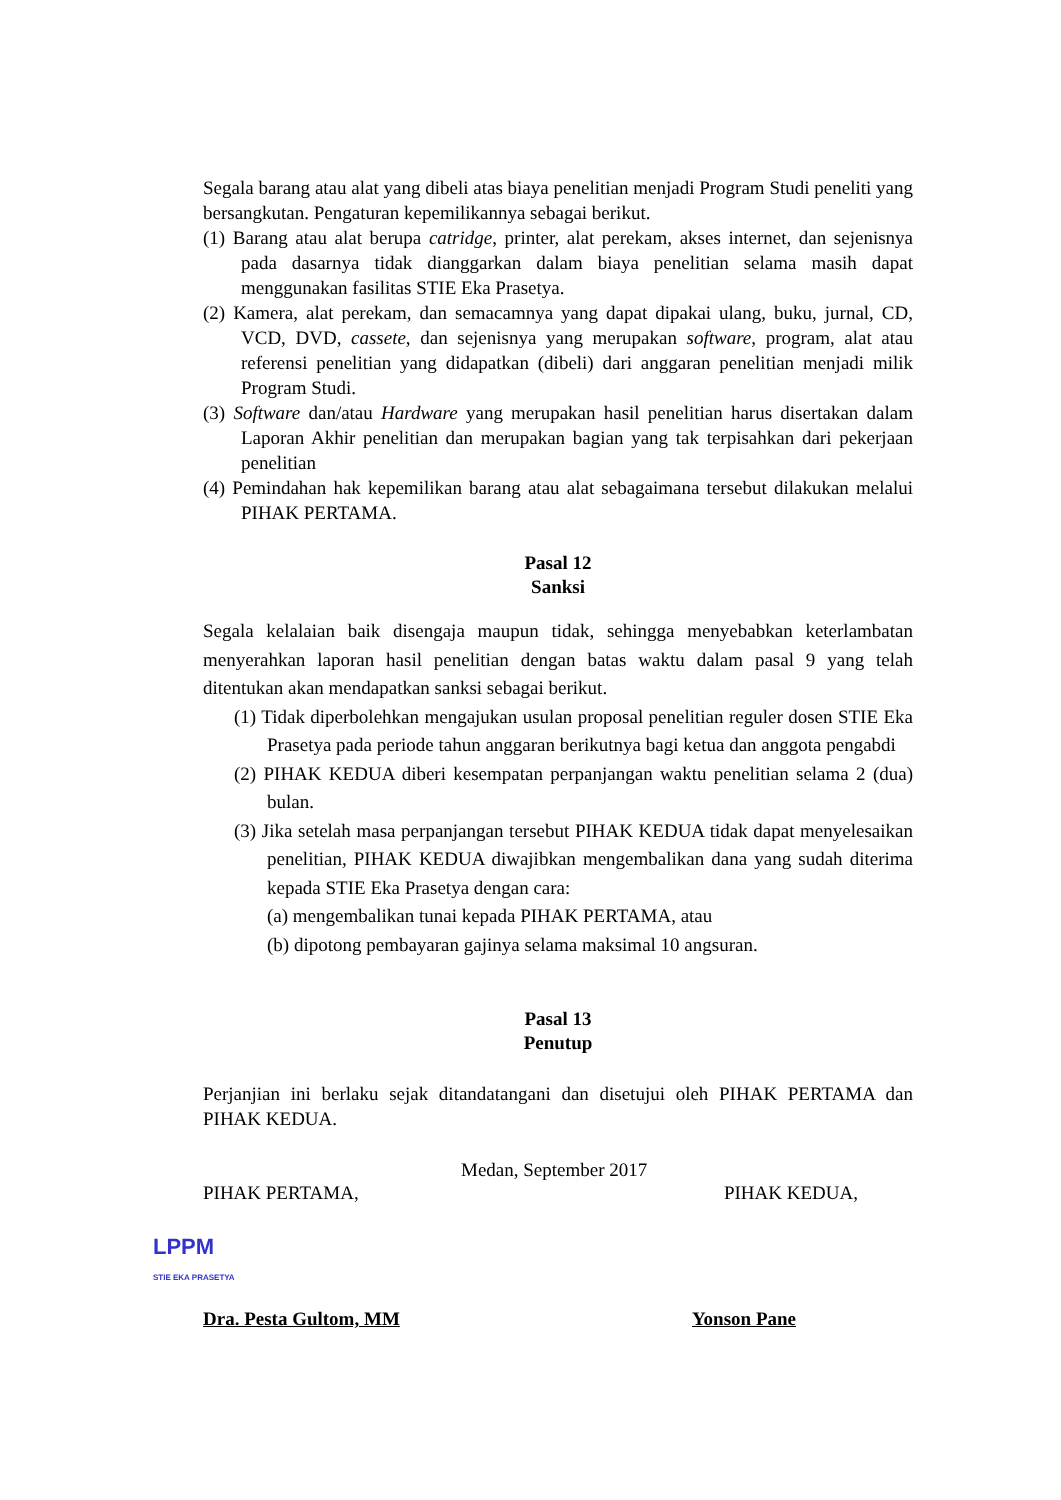Segala barang atau alat yang dibeli atas biaya penelitian menjadi Program Studi peneliti yang bersangkutan. Pengaturan kepemilikannya sebagai berikut.
(1) Barang atau alat berupa catridge, printer, alat perekam, akses internet, dan sejenisnya pada dasarnya tidak dianggarkan dalam biaya penelitian selama masih dapat menggunakan fasilitas STIE Eka Prasetya.
(2) Kamera, alat perekam, dan semacamnya yang dapat dipakai ulang, buku, jurnal, CD, VCD, DVD, cassete, dan sejenisnya yang merupakan software, program, alat atau referensi penelitian yang didapatkan (dibeli) dari anggaran penelitian menjadi milik Program Studi.
(3) Software dan/atau Hardware yang merupakan hasil penelitian harus disertakan dalam Laporan Akhir penelitian dan merupakan bagian yang tak terpisahkan dari pekerjaan penelitian
(4) Pemindahan hak kepemilikan barang atau alat sebagaimana tersebut dilakukan melalui PIHAK PERTAMA.
Pasal 12
Sanksi
Segala kelalaian baik disengaja maupun tidak, sehingga menyebabkan keterlambatan menyerahkan laporan hasil penelitian dengan batas waktu dalam pasal 9 yang telah ditentukan akan mendapatkan sanksi sebagai berikut.
(1) Tidak diperbolehkan mengajukan usulan proposal penelitian reguler dosen STIE Eka Prasetya pada periode tahun anggaran berikutnya bagi ketua dan anggota pengabdi
(2) PIHAK KEDUA diberi kesempatan perpanjangan waktu penelitian selama 2 (dua) bulan.
(3) Jika setelah masa perpanjangan tersebut PIHAK KEDUA tidak dapat menyelesaikan penelitian, PIHAK KEDUA diwajibkan mengembalikan dana yang sudah diterima kepada STIE Eka Prasetya dengan cara:
(a) mengembalikan tunai kepada PIHAK PERTAMA, atau
(b) dipotong pembayaran gajinya selama maksimal 10 angsuran.
Pasal 13
Penutup
Perjanjian ini berlaku sejak ditandatangani dan disetujui oleh PIHAK PERTAMA dan PIHAK KEDUA.
Medan, September 2017
PIHAK PERTAMA, PIHAK KEDUA,
LPPM
STIE EKA PRASETYA
Dra. Pesta Gultom, MM Yonson Pane